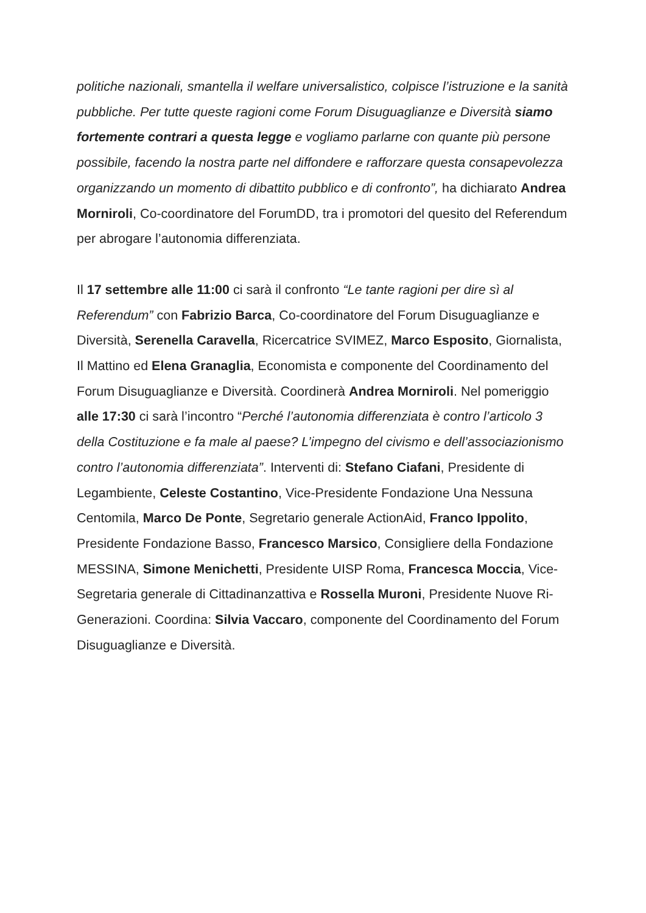politiche nazionali, smantella il welfare universalistico, colpisce l’istruzione e la sanità pubbliche. Per tutte queste ragioni come Forum Disuguaglianze e Diversità siamo fortemente contrari a questa legge e vogliamo parlarne con quante più persone possibile, facendo la nostra parte nel diffondere e rafforzare questa consapevolezza organizzando un momento di dibattito pubblico e di confronto”, ha dichiarato Andrea Morniroli, Co-coordinatore del ForumDD, tra i promotori del quesito del Referendum per abrogare l’autonomia differenziata.
Il 17 settembre alle 11:00 ci sarà il confronto “Le tante ragioni per dire sì al Referendum” con Fabrizio Barca, Co-coordinatore del Forum Disuguaglianze e Diversità, Serenella Caravella, Ricercatrice SVIMEZ, Marco Esposito, Giornalista, Il Mattino ed Elena Granaglia, Economista e componente del Coordinamento del Forum Disuguaglianze e Diversità. Coordinerà Andrea Morniroli. Nel pomeriggio alle 17:30 ci sarà l’incontro “Perché l’autonomia differenziata è contro l’articolo 3 della Costituzione e fa male al paese? L’impegno del civismo e dell’associazionismo contro l’autonomia differenziata”. Interventi di: Stefano Ciafani, Presidente di Legambiente, Celeste Costantino, Vice-Presidente Fondazione Una Nessuna Centomila, Marco De Ponte, Segretario generale ActionAid, Franco Ippolito, Presidente Fondazione Basso, Francesco Marsico, Consigliere della Fondazione MESSINA, Simone Menichetti, Presidente UISP Roma, Francesca Moccia, Vice-Segretaria generale di Cittadinanzattiva e Rossella Muroni, Presidente Nuove Ri-Generazioni. Coordina: Silvia Vaccaro, componente del Coordinamento del Forum Disuguaglianze e Diversità.